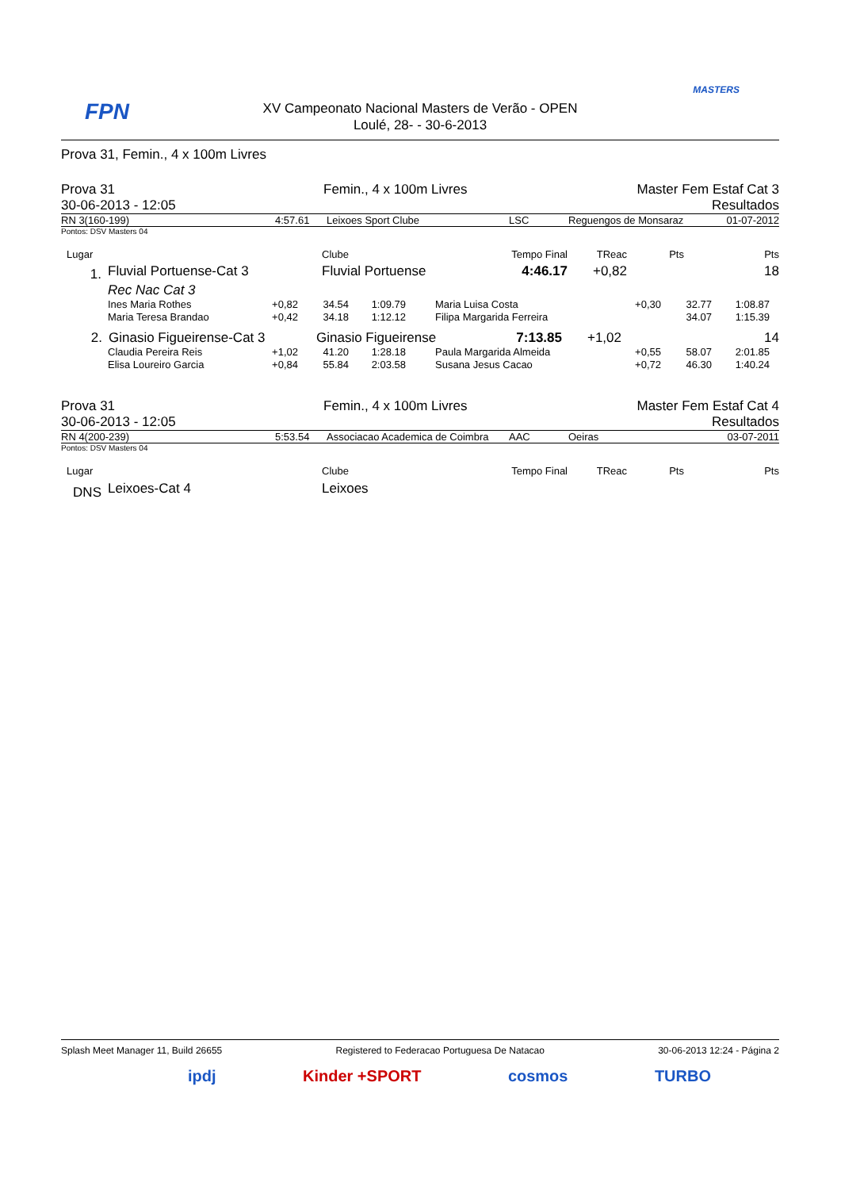FPN
MASTERS
XV Campeonato Nacional Masters de Verão - OPEN
Loulé, 28- - 30-6-2013
Prova 31, Femin., 4 x 100m Livres
| Prova 31 | Femin., 4 x 100m Livres | Master Fem Estaf Cat 3 |
| 30-06-2013 - 12:05 | | Resultados |
| RN 3(160-199) | 4:57.61 | Leixoes Sport Clube | LSC | Reguengos de Monsaraz | 01-07-2012 |
Pontos: DSV Masters 04
| Lugar | | Clube | Tempo Final | TReac | Pts | Pts |
| 1. | Fluvial Portuense-Cat 3 | Fluvial Portuense | 4:46.17 | +0,82 | | 18 |
| | Rec Nac Cat 3 | | | | | |
| | Ines Maria Rothes | +0,82 | 34.54 | 1:09.79 | Maria Luisa Costa | +0,30 | 32.77 | 1:08.87 | |
| | Maria Teresa Brandao | +0,42 | 34.18 | 1:12.12 | Filipa Margarida Ferreira | | 34.07 | 1:15.39 | |
| 2. | Ginasio Figueirense-Cat 3 | Ginasio Figueirense | 7:13.85 | +1,02 | | 14 |
| | Claudia Pereira Reis | +1,02 | 41.20 | 1:28.18 | Paula Margarida Almeida | +0,55 | 58.07 | 2:01.85 | |
| | Elisa Loureiro Garcia | +0,84 | 55.84 | 2:03.58 | Susana Jesus Cacao | +0,72 | 46.30 | 1:40.24 | |
| Prova 31 | Femin., 4 x 100m Livres | Master Fem Estaf Cat 4 |
| 30-06-2013 - 12:05 | | Resultados |
| RN 4(200-239) | 5:53.54 | Associacao Academica de Coimbra | AAC | Oeiras | 03-07-2011 |
Pontos: DSV Masters 04
| Lugar | | Clube | Tempo Final | TReac | Pts | Pts |
| DNS | Leixoes-Cat 4 | Leixoes | | | | |
Splash Meet Manager 11, Build 26655 Registered to Federacao Portuguesa De Natacao 30-06-2013 12:24 - Página 2
ipdj Kinder +SPORT cosmos TURBO